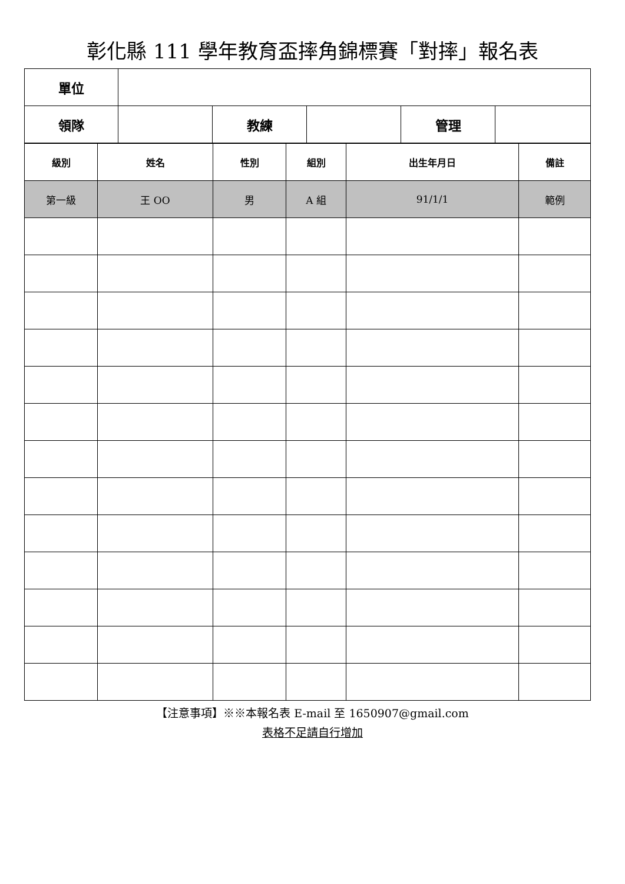彰化縣 111 學年教育盃摔角錦標賽「對摔」報名表
| 單位 | | | | | |
| 領隊 | | 教練 | | 管理 | |
| 級別 | 姓名 | 性別 | 組別 | 出生年月日 | 備註 |
| --- | --- | --- | --- | --- | --- |
| 第一級 | 王 OO | 男 | A 組 | 91/1/1 | 範例 |
【注意事項】※※本報名表 E-mail 至 1650907@gmail.com
表格不足請自行增加